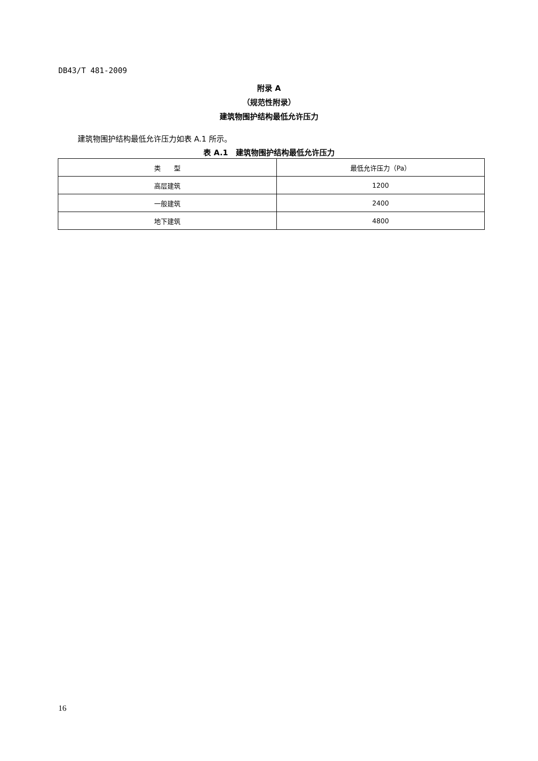DB43/T 481-2009
附录 A
（规范性附录）
建筑物围护结构最低允许压力
建筑物围护结构最低允许压力如表 A.1 所示。
表 A.1　建筑物围护结构最低允许压力
| 类 型 | 最低允许压力（Pa） |
| --- | --- |
| 高层建筑 | 1200 |
| 一般建筑 | 2400 |
| 地下建筑 | 4800 |
16